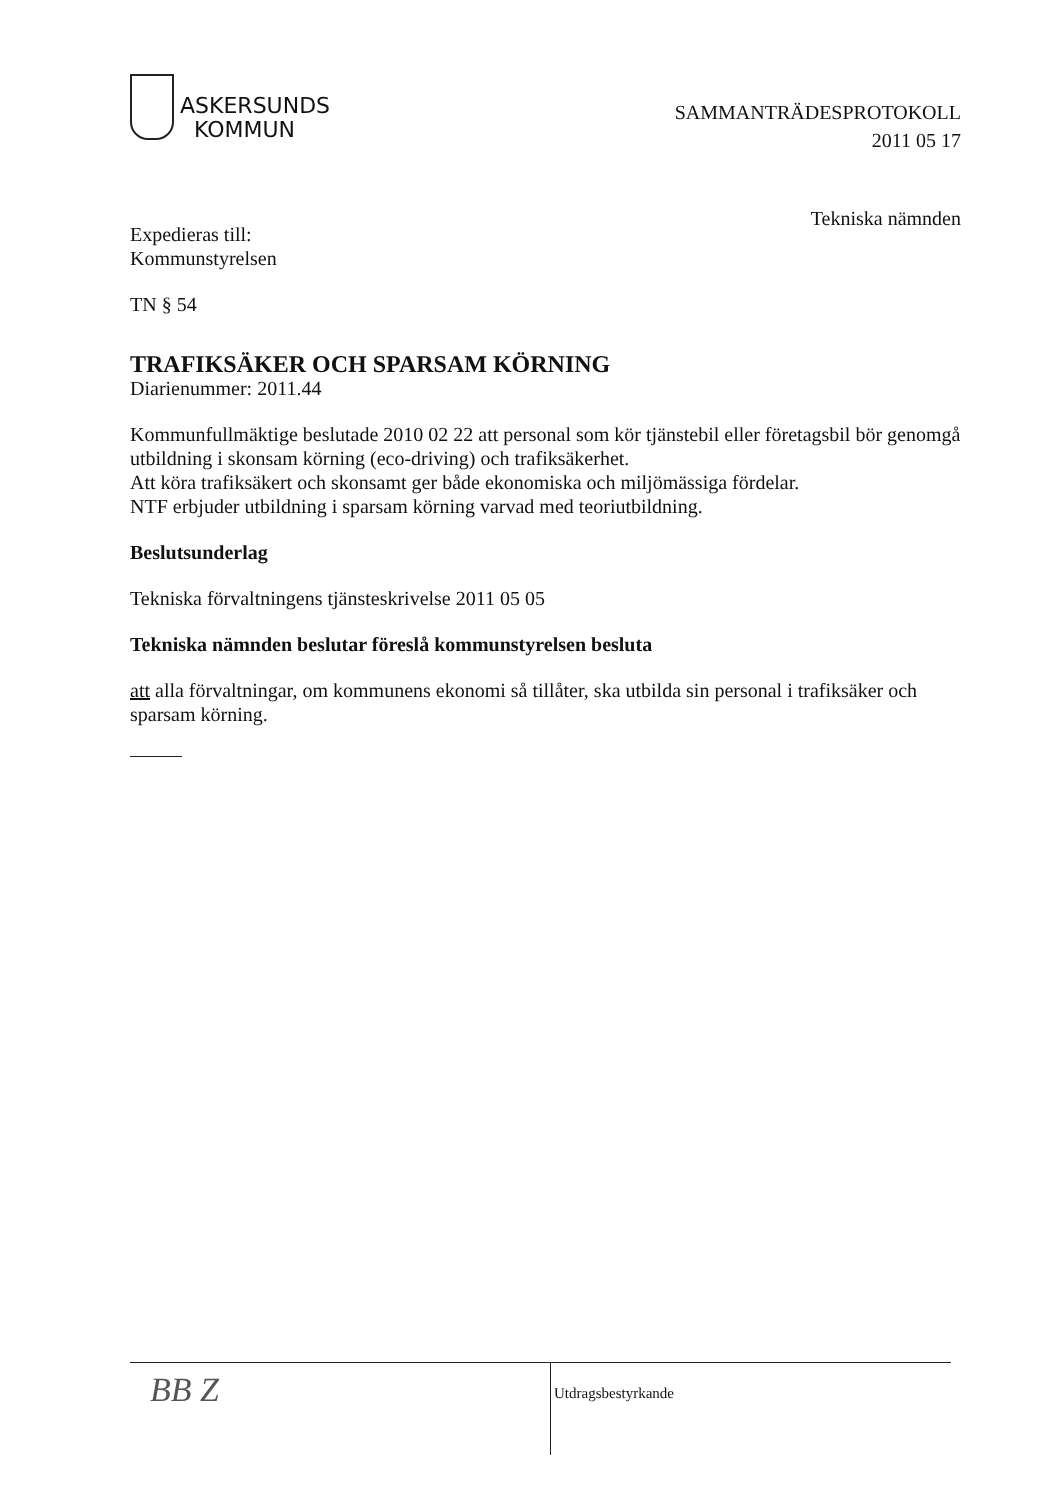ASKERSUNDS
KOMMUN
SAMMANTRÄDESPROTOKOLL
2011 05 17
Tekniska nämnden
Expedieras till:
Kommunstyrelsen
TN § 54
TRAFIKSÄKER OCH SPARSAM KÖRNING
Diarienummer: 2011.44
Kommunfullmäktige beslutade 2010 02 22 att personal som kör tjänstebil eller företagsbil bör genomgå utbildning i skonsam körning (eco-driving) och trafiksäkerhet.
Att köra trafiksäkert och skonsamt ger både ekonomiska och miljömässiga fördelar.
NTF erbjuder utbildning i sparsam körning varvad med teoriutbildning.
Beslutsunderlag
Tekniska förvaltningens tjänsteskrivelse 2011 05 05
Tekniska nämnden beslutar föreslå kommunstyrelsen besluta
att alla förvaltningar, om kommunens ekonomi så tillåter, ska utbilda sin personal i trafiksäker och sparsam körning.
BB Z
Utdragsbestyrkande